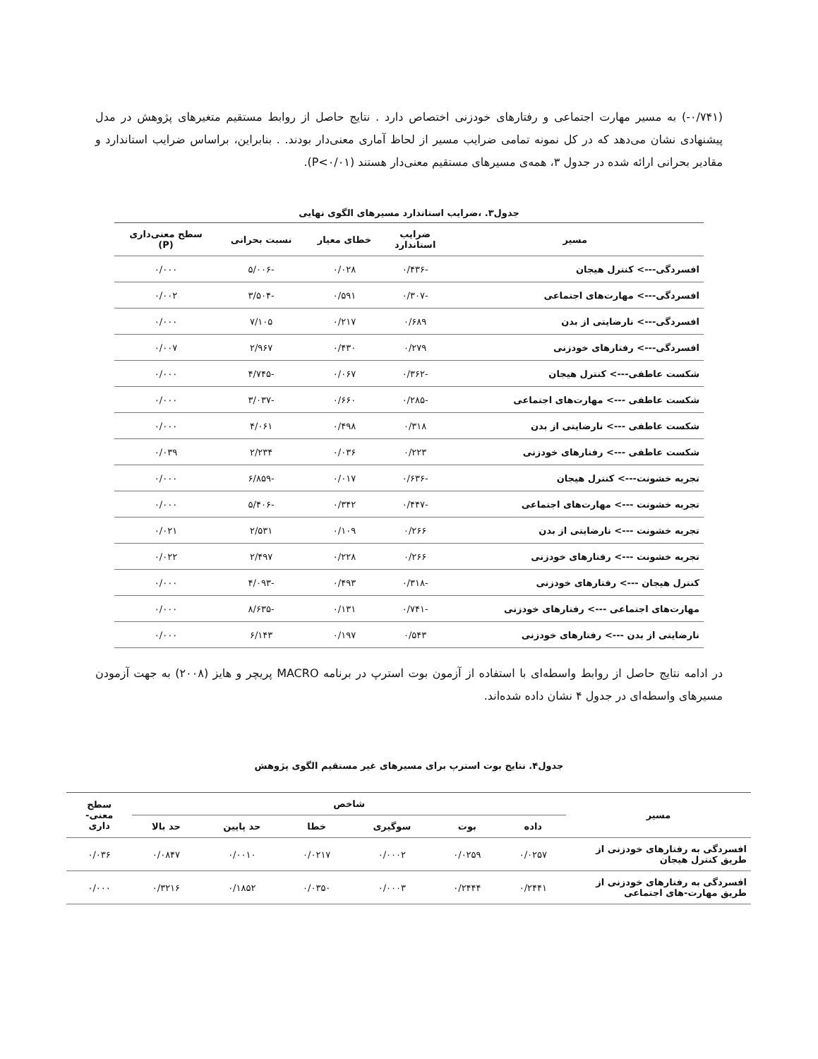(۰/۷۴۱-) به مسیر مهارت اجتماعی و رفتارهای خودزنی اختصاص دارد . نتایج حاصل از روابط مستقیم متغیرهای پژوهش در مدل پیشنهادی نشان می‌دهد که در کل نمونه تمامی ضرایب مسیر از لحاظ آماری معنی‌دار بودند. . بنابراین، براساس ضرایب استاندارد و مقادیر بحرانی ارائه شده در جدول ۳، همه‌ی مسیرهای مستقیم معنی‌دار هستند (P<۰/۰۱).
جدول۳. ،ضرایب استاندارد مسیرهای الگوی نهایی
| مسیر | ضرایب استاندارد | خطای معیار | نسبت بحرانی | سطح معنی‌داری (P) |
| --- | --- | --- | --- | --- |
| افسردگی---> کنترل هیجان | -۰/۴۳۶ | ۰/۰۲۸ | -۵/۰۰۶ | ۰/۰۰۰ |
| افسردگی---> مهارت‌های اجتماعی | -۰/۳۰۷ | ۰/۵۹۱ | -۳/۵۰۴ | ۰/۰۰۲ |
| افسردگی---> نارضایتی از بدن | ۰/۶۸۹ | ۰/۲۱۷ | ۷/۱۰۵ | ۰/۰۰۰ |
| افسردگی---> رفتارهای خودزنی | ۰/۲۷۹ | ۰/۴۳۰ | ۲/۹۶۷ | ۰/۰۰۷ |
| شکست عاطفی---> کنترل هیجان | -۰/۳۶۲ | ۰/۰۶۷ | -۴/۷۴۵ | ۰/۰۰۰ |
| شکست عاطفی ---> مهارت‌های اجتماعی | -۰/۲۸۵ | ۰/۶۶۰ | -۳/۰۳۷ | ۰/۰۰۰ |
| شکست عاطفی ---> نارضایتی از بدن | ۰/۳۱۸ | ۰/۴۹۸ | ۴/۰۶۱ | ۰/۰۰۰ |
| شکست عاطفی ---> رفتارهای خودزنی | ۰/۲۲۳ | ۰/۰۳۶ | ۲/۲۳۴ | ۰/۰۳۹ |
| تجربه خشونت---> کنترل هیجان | -۰/۶۳۶ | ۰/۰۱۷ | -۶/۸۵۹ | ۰/۰۰۰ |
| تجربه خشونت ---> مهارت‌های اجتماعی | -۰/۴۴۷ | ۰/۳۴۲ | -۵/۴۰۶ | ۰/۰۰۰ |
| تجربه خشونت ---> نارضایتی از بدن | ۰/۲۶۶ | ۰/۱۰۹ | ۲/۵۳۱ | ۰/۰۲۱ |
| تجربه خشونت ---> رفتارهای خودزنی | ۰/۲۶۶ | ۰/۲۲۸ | ۲/۴۹۷ | ۰/۰۲۲ |
| کنترل هیجان ---> رفتارهای خودزنی | -۰/۳۱۸ | ۰/۴۹۳ | -۴/۰۹۳ | ۰/۰۰۰ |
| مهارت‌های اجتماعی ---> رفتارهای خودزنی | -۰/۷۴۱ | ۰/۱۳۱ | -۸/۶۳۵ | ۰/۰۰۰ |
| نارضایتی از بدن ---> رفتارهای خودزنی | ۰/۵۴۳ | ۰/۱۹۷ | ۶/۱۴۳ | ۰/۰۰۰ |
در ادامه نتایج حاصل از روابط واسطه‌ای با استفاده از آزمون بوت استرپ در برنامه MACRO پریچر و هایز (۲۰۰۸) به جهت آزمودن مسیرهای واسطه‌ای در جدول ۴ نشان داده شده‌اند.
جدول۴. نتایج بوت استرپ برای مسیرهای غیر مستقیم الگوی پژوهش
| مسیر | شاخص | | | | | | سطح معنی- داری |
| --- | --- | --- | --- | --- | --- | --- | --- |
| | داده | بوت | سوگیری | خطا | حد پایین | حد بالا | |
| افسردگی به رفتارهای خودزنی از طریق کنترل هیجان | ۰/۰۲۵۷ | ۰/۰۲۵۹ | ۰/۰۰۰۲ | ۰/۰۲۱۷ | ۰/۰۰۱۰ | ۰/۰۸۴۷ | ۰/۰۳۶ |
| افسردگی به رفتارهای خودزنی از طریق مهارت-های اجتماعی | ۰/۲۴۴۱ | ۰/۲۴۴۴ | ۰/۰۰۰۳ | ۰/۰۳۵۰ | ۰/۱۸۵۲ | ۰/۳۲۱۶ | ۰/۰۰۰ |